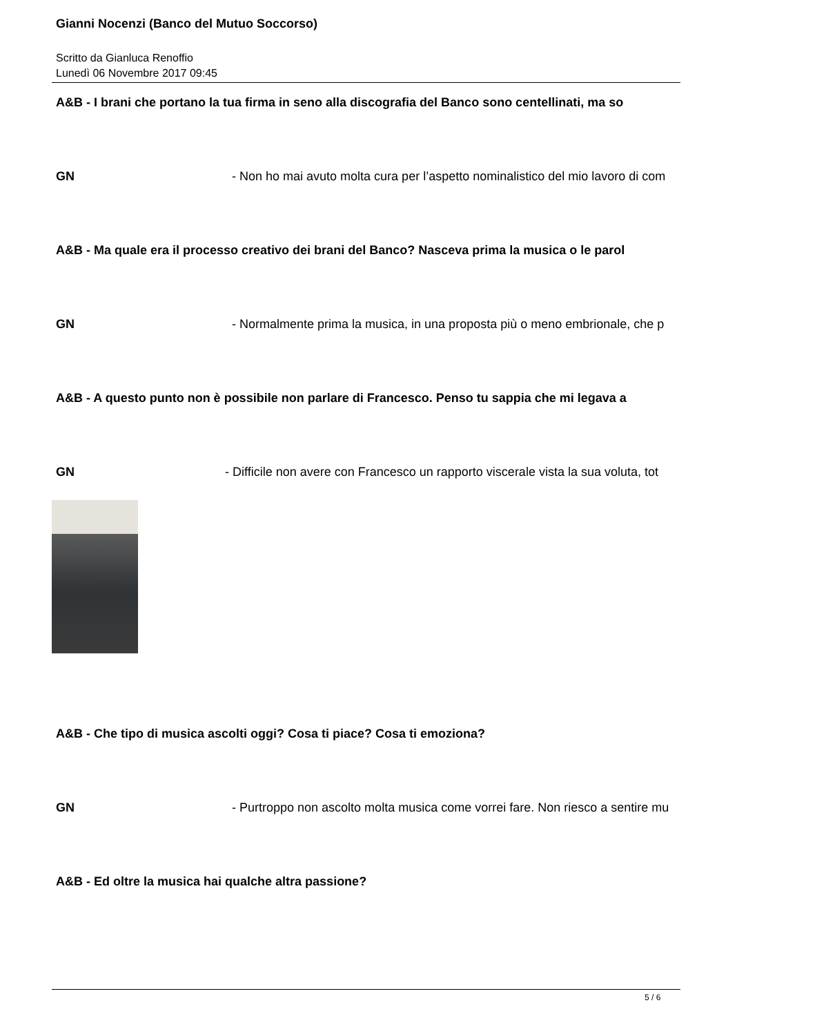Gianni Nocenzi (Banco del Mutuo Soccorso)
Scritto da Gianluca Renoffio
Lunedì 06 Novembre 2017 09:45
A&B - I brani che portano la tua firma in seno alla discografia del Banco sono centellinati, ma so
GN - Non ho mai avuto molta cura per l’aspetto nominalistico del mio lavoro di com
A&B - Ma quale era il processo creativo dei brani del Banco? Nasceva prima la musica o le parol
GN - Normalmente prima la musica, in una proposta più o meno embrionale, che p
A&B - A questo punto non è possibile non parlare di Francesco. Penso tu sappia che mi legava a
GN - Difficile non avere con Francesco un rapporto viscerale vista la sua voluta, tot
A&B - Che tipo di musica ascolti oggi? Cosa ti piace? Cosa ti emoziona?
GN - Purtroppo non ascolto molta musica come vorrei fare. Non riesco a sentire mu
A&B - Ed oltre la musica hai qualche altra passione?
5 / 6